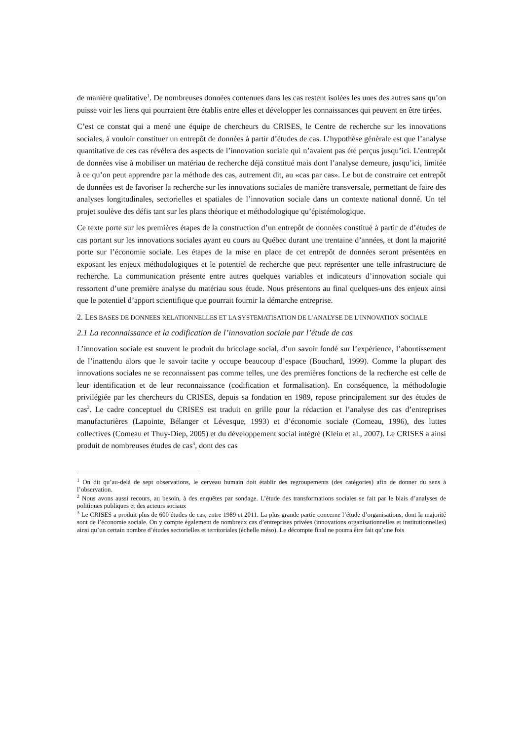de manière qualitative<sup>1</sup>. De nombreuses données contenues dans les cas restent isolées les unes des autres sans qu’on puisse voir les liens qui pourraient être établis entre elles et développer les connaissances qui peuvent en être tirées.
C’est ce constat qui a mené une équipe de chercheurs du CRISES, le Centre de recherche sur les innovations sociales, à vouloir constituer un entrepôt de données à partir d’études de cas. L’hypothèse générale est que l’analyse quantitative de ces cas révélera des aspects de l’innovation sociale qui n’avaient pas été perçus jusqu’ici. L’entrepôt de données vise à mobiliser un matériau de recherche déjà constitué mais dont l’analyse demeure, jusqu’ici, limitée à ce qu’on peut apprendre par la méthode des cas, autrement dit, au «cas par cas». Le but de construire cet entrepôt de données est de favoriser la recherche sur les innovations sociales de manière transversale, permettant de faire des analyses longitudinales, sectorielles et spatiales de l’innovation sociale dans un contexte national donné. Un tel projet soulève des défis tant sur les plans théorique et méthodologique qu’épistémologique.
Ce texte porte sur les premières étapes de la construction d’un entrepôt de données constitué à partir de d’études de cas portant sur les innovations sociales ayant eu cours au Québec durant une trentaine d’années, et dont la majorité porte sur l’économie sociale. Les étapes de la mise en place de cet entrepôt de données seront présentées en exposant les enjeux méthodologiques et le potentiel de recherche que peut représenter une telle infrastructure de recherche. La communication présente entre autres quelques variables et indicateurs d’innovation sociale qui ressortent d’une première analyse du matériau sous étude. Nous présentons au final quelques-uns des enjeux ainsi que le potentiel d’apport scientifique que pourrait fournir la démarche entreprise.
2. LES BASES DE DONNEES RELATIONNELLES ET LA SYSTEMATISATION DE L’ANALYSE DE L’INNOVATION SOCIALE
2.1 La reconnaissance et la codification de l’innovation sociale par l’étude de cas
L’innovation sociale est souvent le produit du bricolage social, d’un savoir fondé sur l’expérience, l’aboutissement de l’inattendu alors que le savoir tacite y occupe beaucoup d’espace (Bouchard, 1999). Comme la plupart des innovations sociales ne se reconnaissent pas comme telles, une des premières fonctions de la recherche est celle de leur identification et de leur reconnaissance (codification et formalisation). En conséquence, la méthodologie privilégiée par les chercheurs du CRISES, depuis sa fondation en 1989, repose principalement sur des études de cas<sup>2</sup>. Le cadre conceptuel du CRISES est traduit en grille pour la rédaction et l’analyse des cas d’entreprises manufacturières (Lapointe, Bélanger et Lévesque, 1993) et d’économie sociale (Comeau, 1996), des luttes collectives (Comeau et Thuy-Diep, 2005) et du développement social intégré (Klein et al., 2007). Le CRISES a ainsi produit de nombreuses études de cas<sup>3</sup>, dont des cas
<sup>1</sup> On dit qu’au-delà de sept observations, le cerveau humain doit établir des regroupements (des catégories) afin de donner du sens à l’observation.
<sup>2</sup> Nous avons aussi recours, au besoin, à des enquêtes par sondage. L’étude des transformations sociales se fait par le biais d’analyses de politiques publiques et des acteurs sociaux
<sup>3</sup> Le CRISES a produit plus de 600 études de cas, entre 1989 et 2011. La plus grande partie concerne l’étude d’organisations, dont la majorité sont de l’économie sociale. On y compte également de nombreux cas d’entreprises privées (innovations organisationnelles et institutionnelles) ainsi qu’un certain nombre d’études sectorielles et territoriales (échelle méso). Le décompte final ne pourra être fait qu’une fois